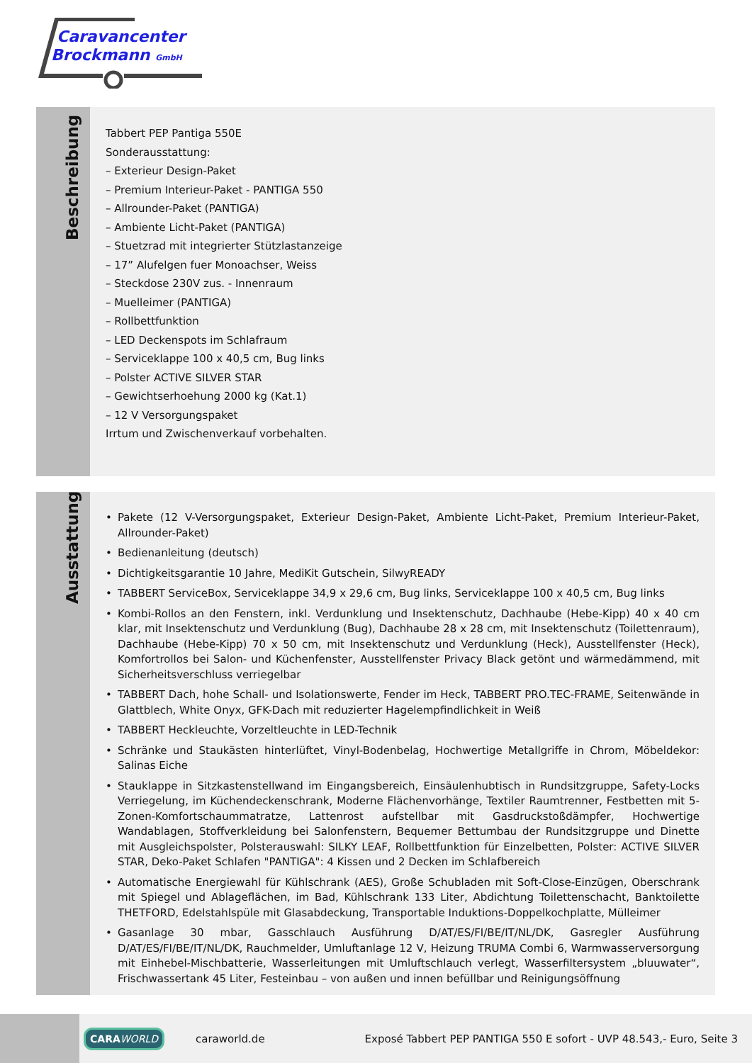Caravancenter
Brockmann GmbH
Beschreibung
Tabbert PEP Pantiga 550E
Sonderausstattung:
– Exterieur Design-Paket
– Premium Interieur-Paket - PANTIGA 550
– Allrounder-Paket (PANTIGA)
– Ambiente Licht-Paket (PANTIGA)
– Stuetzrad mit integrierter Stützlastanzeige
– 17” Alufelgen fuer Monoachser, Weiss
– Steckdose 230V zus. - Innenraum
– Muelleimer (PANTIGA)
– Rollbettfunktion
– LED Deckenspots im Schlafraum
– Serviceklappe 100 x 40,5 cm, Bug links
– Polster ACTIVE SILVER STAR
– Gewichtserhoehung 2000 kg (Kat.1)
– 12 V Versorgungspaket
Irrtum und Zwischenverkauf vorbehalten.
Ausstattung
• Pakete (12 V-Versorgungspaket, Exterieur Design-Paket, Ambiente Licht-Paket, Premium Interieur-Paket, Allrounder-Paket)
• Bedienanleitung (deutsch)
• Dichtigkeitsgarantie 10 Jahre, MediKit Gutschein, SilwyREADY
• TABBERT ServiceBox, Serviceklappe 34,9 x 29,6 cm, Bug links, Serviceklappe 100 x 40,5 cm, Bug links
• Kombi-Rollos an den Fenstern, inkl. Verdunklung und Insektenschutz, Dachhaube (Hebe-Kipp) 40 x 40 cm klar, mit Insektenschutz und Verdunklung (Bug), Dachhaube 28 x 28 cm, mit Insektenschutz (Toilettenraum), Dachhaube (Hebe-Kipp) 70 x 50 cm, mit Insektenschutz und Verdunklung (Heck), Ausstellfenster (Heck), Komfortrollos bei Salon- und Küchenfenster, Ausstellfenster Privacy Black getönt und wärmedämmend, mit Sicherheitsverschluss verriegelbar
• TABBERT Dach, hohe Schall- und Isolationswerte, Fender im Heck, TABBERT PRO.TEC-FRAME, Seitenwände in Glattblech, White Onyx, GFK-Dach mit reduzierter Hagelempfindlichkeit in Weiß
• TABBERT Heckleuchte, Vorzeltleuchte in LED-Technik
• Schränke und Staukästen hinterlüftet, Vinyl-Bodenbelag, Hochwertige Metallgriffe in Chrom, Möbeldekor: Salinas Eiche
• Stauklappe in Sitzkastenstellwand im Eingangsbereich, Einsäulenhubtisch in Rundsitzgruppe, Safety-Locks Verriegelung, im Küchendeckenschrank, Moderne Flächenvorhänge, Textiler Raumtrenner, Festbetten mit 5-Zonen-Komfortschaummatratze, Lattenrost aufstellbar mit Gasdruckstoßdämpfer, Hochwertige Wandablagen, Stoffverkleidung bei Salonfenstern, Bequemer Bettumbau der Rundsitzgruppe und Dinette mit Ausgleichspolster, Polsterauswahl: SILKY LEAF, Rollbettfunktion für Einzelbetten, Polster: ACTIVE SILVER STAR, Deko-Paket Schlafen "PANTIGA": 4 Kissen und 2 Decken im Schlafbereich
• Automatische Energiewahl für Kühlschrank (AES), Große Schubladen mit Soft-Close-Einzügen, Oberschrank mit Spiegel und Ablageflächen, im Bad, Kühlschrank 133 Liter, Abdichtung Toilettenschacht, Banktoilette THETFORD, Edelstahlspüle mit Glasabdeckung, Transportable Induktions-Doppelkochplatte, Mülleimer
• Gasanlage 30 mbar, Gasschlauch Ausführung D/AT/ES/FI/BE/IT/NL/DK, Gasregler Ausführung D/AT/ES/FI/BE/IT/NL/DK, Rauchmelder, Umluftanlage 12 V, Heizung TRUMA Combi 6, Warmwasserversorgung mit Einhebel-Mischbatterie, Wasserleitungen mit Umluftschlauch verlegt, Wasserfiltersystem „bluuwater“, Frischwassertank 45 Liter, Festeinbau – von außen und innen befüllbar und Reinigungsöffnung
CARAWORLD
caraworld.de
Exposé Tabbert PEP PANTIGA 550 E sofort - UVP 48.543,- Euro, Seite 3